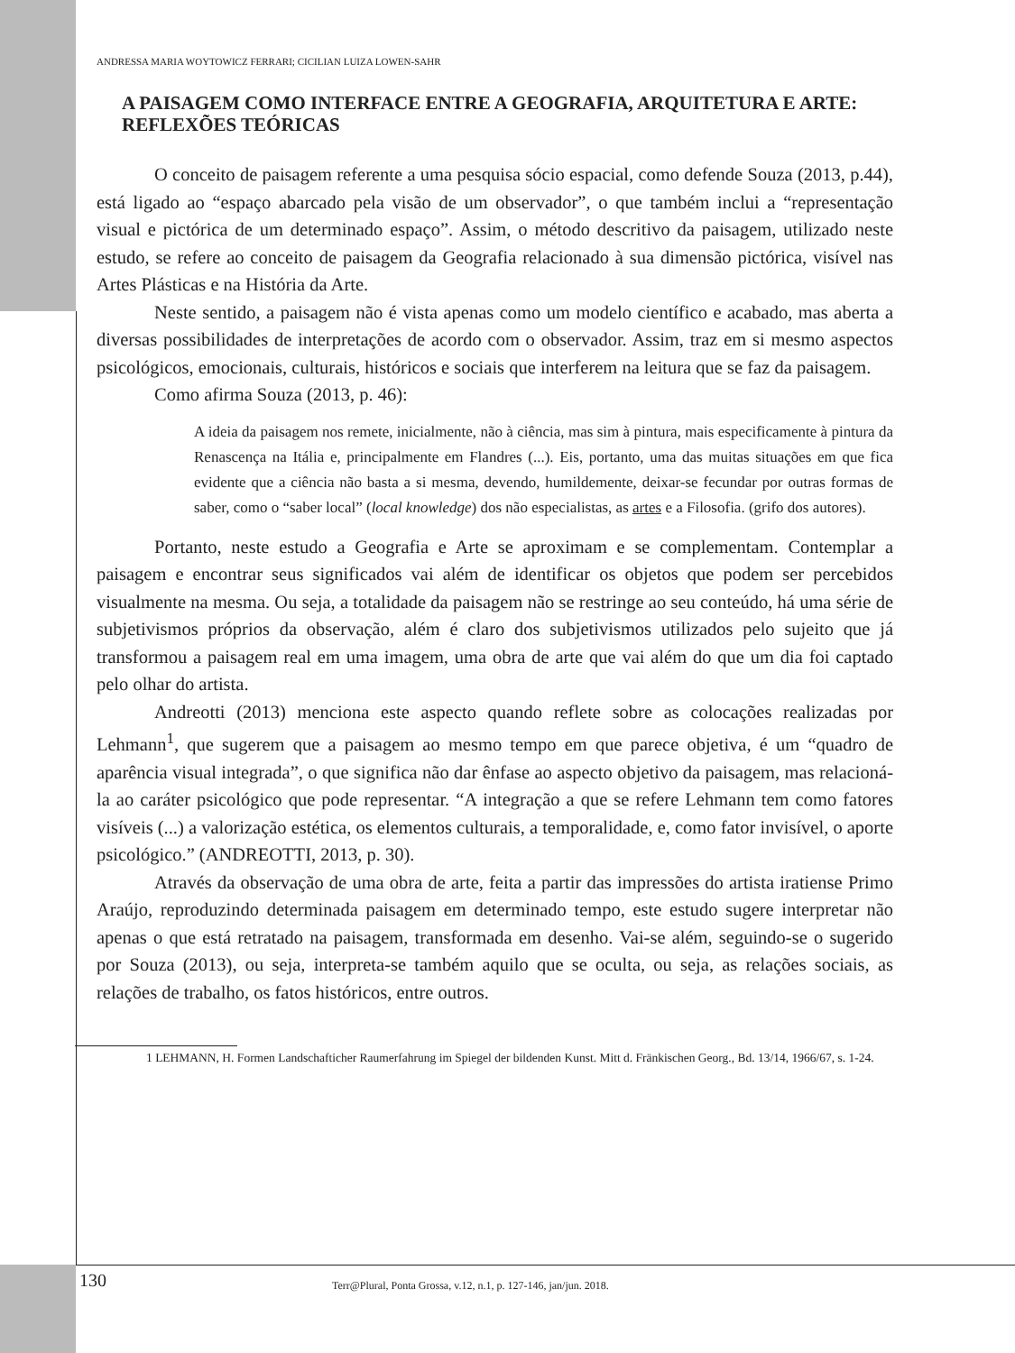ANDRESSA MARIA WOYTOWICZ FERRARI; CICILIAN LUIZA LOWEN-SAHR
A PAISAGEM COMO INTERFACE ENTRE A GEOGRAFIA, ARQUITETURA E ARTE: REFLEXÕES TEÓRICAS
O conceito de paisagem referente a uma pesquisa sócio espacial, como defende Souza (2013, p.44), está ligado ao “espaço abarcado pela visão de um observador”, o que também inclui a “representação visual e pictórica de um determinado espaço”. Assim, o método descritivo da paisagem, utilizado neste estudo, se refere ao conceito de paisagem da Geografia relacionado à sua dimensão pictórica, visível nas Artes Plásticas e na História da Arte.
Neste sentido, a paisagem não é vista apenas como um modelo científico e acabado, mas aberta a diversas possibilidades de interpretações de acordo com o observador. Assim, traz em si mesmo aspectos psicológicos, emocionais, culturais, históricos e sociais que interferem na leitura que se faz da paisagem.
Como afirma Souza (2013, p. 46):
A ideia da paisagem nos remete, inicialmente, não à ciência, mas sim à pintura, mais especificamente à pintura da Renascença na Itália e, principalmente em Flandres (...). Eis, portanto, uma das muitas situações em que fica evidente que a ciência não basta a si mesma, devendo, humildemente, deixar-se fecundar por outras formas de saber, como o “saber local” (local knowledge) dos não especialistas, as artes e a Filosofia. (grifo dos autores).
Portanto, neste estudo a Geografia e Arte se aproximam e se complementam. Contemplar a paisagem e encontrar seus significados vai além de identificar os objetos que podem ser percebidos visualmente na mesma. Ou seja, a totalidade da paisagem não se restringe ao seu conteúdo, há uma série de subjetivismos próprios da observação, além é claro dos subjetivismos utilizados pelo sujeito que já transformou a paisagem real em uma imagem, uma obra de arte que vai além do que um dia foi captado pelo olhar do artista.
Andreotti (2013) menciona este aspecto quando reflete sobre as colocações realizadas por Lehmann<sup>1</sup>, que sugerem que a paisagem ao mesmo tempo em que parece objetiva, é um “quadro de aparência visual integrada”, o que significa não dar ênfase ao aspecto objetivo da paisagem, mas relacioná-la ao caráter psicológico que pode representar. “A integração a que se refere Lehmann tem como fatores visíveis (...) a valorização estética, os elementos culturais, a temporalidade, e, como fator invisível, o aporte psicológico.” (ANDREOTTI, 2013, p. 30).
Através da observação de uma obra de arte, feita a partir das impressões do artista iratiense Primo Araújo, reproduzindo determinada paisagem em determinado tempo, este estudo sugere interpretar não apenas o que está retratado na paisagem, transformada em desenho. Vai-se além, seguindo-se o sugerido por Souza (2013), ou seja, interpreta-se também aquilo que se oculta, ou seja, as relações sociais, as relações de trabalho, os fatos históricos, entre outros.
1 LEHMANN, H. Formen Landschafticher Raumerfahrung im Spiegel der bildenden Kunst. Mitt d. Fränkischen Georg., Bd. 13/14, 1966/67, s. 1-24.
130 Terr@Plural, Ponta Grossa, v.12, n.1, p. 127-146, jan/jun. 2018.